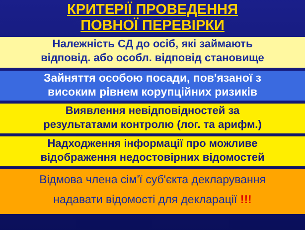КРИТЕРІЇ ПРОВЕДЕННЯ
ПОВНОЇ ПЕРЕВІРКИ
Належність СД до осіб, які займають
відповід. або особл. відповід становище
Зайняття особою посади, пов'язаної з
високим рівнем корупційних ризиків
Виявлення невідповідностей за
результатами контролю (лог. та арифм.)
Надходження інформації про можливе
відображення недостовірних відомостей
Відмова члена сім’ї суб'єкта декларування
надавати відомості для декларації !!!